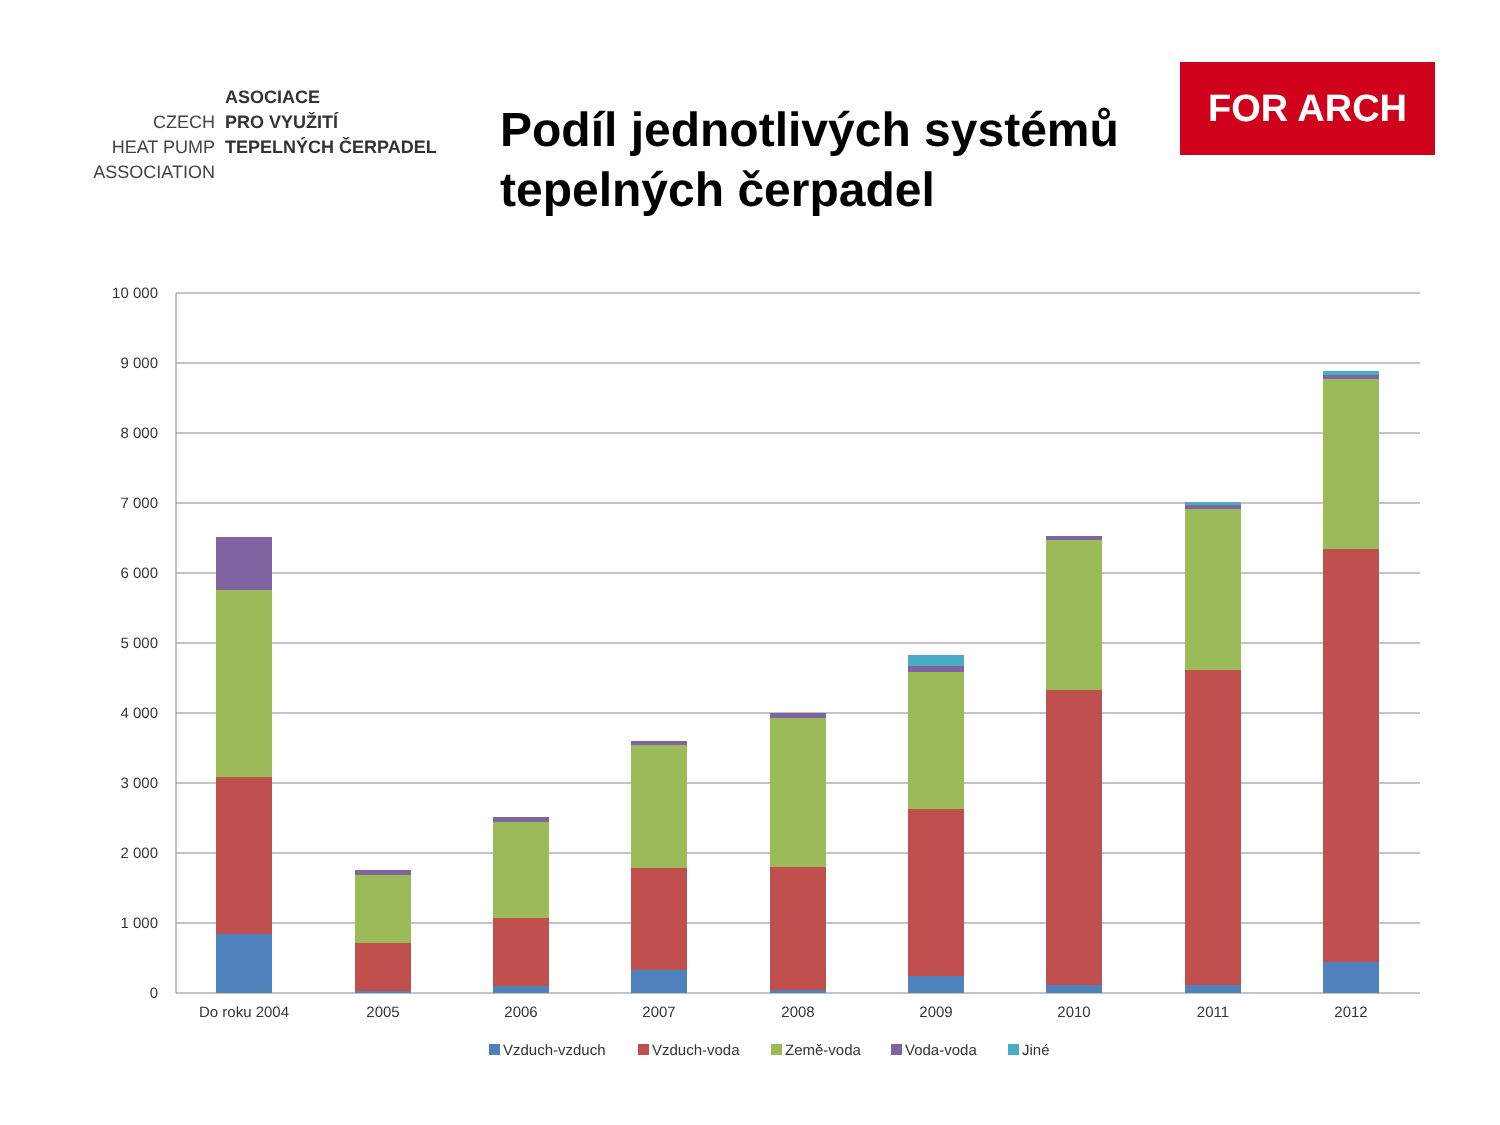ASOCIACE
CZECH PRO VYUŽITÍ
HEAT PUMP TEPELNÝCH ČERPADEL
ASSOCIATION
Podíl jednotlivých systémů tepelných čerpadel
FOR ARCH
10 000
9 000
8 000
7 000
6 000
5 000
4 000
3 000
2 000
1 000
0
Do roku 2004
2005
2006
2007
2008
2009
2010
2011
2012
Vzduch-vzduch
Vzduch-voda
Země-voda
Voda-voda
Jiné